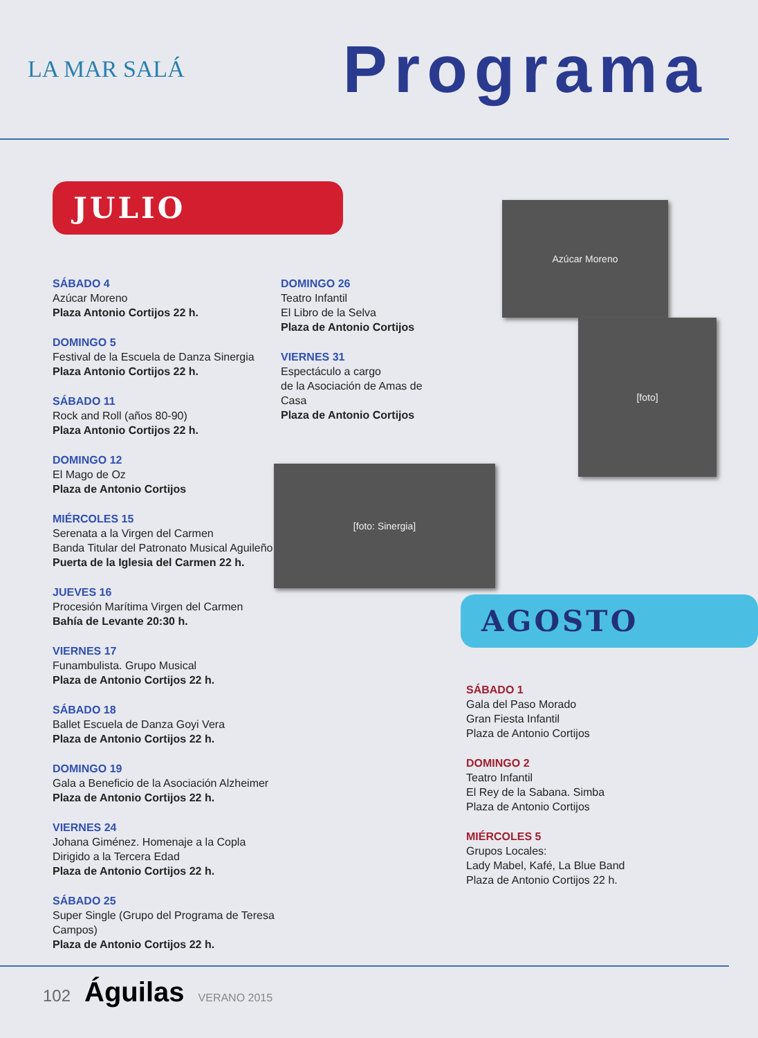LA MAR SALÁ
Programa
JULIO
SÁBADO 4
Azúcar Moreno
Plaza Antonio Cortijos 22 h.
DOMINGO 5
Festival de la Escuela de Danza Sinergia
Plaza Antonio Cortijos 22 h.
SÁBADO 11
Rock and Roll (años 80-90)
Plaza Antonio Cortijos 22 h.
DOMINGO 12
El Mago de Oz
Plaza de Antonio Cortijos
MIÉRCOLES 15
Serenata a la Virgen del Carmen
Banda Titular del Patronato Musical Aguileño
Puerta de la Iglesia del Carmen 22 h.
JUEVES 16
Procesión Marítima Virgen del Carmen
Bahía de Levante 20:30 h.
VIERNES 17
Funambulista. Grupo Musical
Plaza de Antonio Cortijos 22 h.
SÁBADO 18
Ballet Escuela de Danza Goyi Vera
Plaza de Antonio Cortijos 22 h.
DOMINGO 19
Gala a Beneficio de la Asociación Alzheimer
Plaza de Antonio Cortijos 22 h.
VIERNES 24
Johana Giménez. Homenaje a la Copla
Dirigido a la Tercera Edad
Plaza de Antonio Cortijos 22 h.
SÁBADO 25
Super Single (Grupo del Programa de Teresa Campos)
Plaza de Antonio Cortijos 22 h.
DOMINGO 26
Teatro Infantil
El Libro de la Selva
Plaza de Antonio Cortijos
VIERNES 31
Espectáculo a cargo
de la Asociación de Amas de Casa
Plaza de Antonio Cortijos
[foto: Sinergia]
Azúcar Moreno
[foto]
AGOSTO
SÁBADO 1
Gala del Paso Morado
Gran Fiesta Infantil
Plaza de Antonio Cortijos
DOMINGO 2
Teatro Infantil
El Rey de la Sabana. Simba
Plaza de Antonio Cortijos
MIÉRCOLES 5
Grupos Locales:
Lady Mabel, Kafé, La Blue Band
Plaza de Antonio Cortijos 22 h.
102 Águilas VERANO 2015